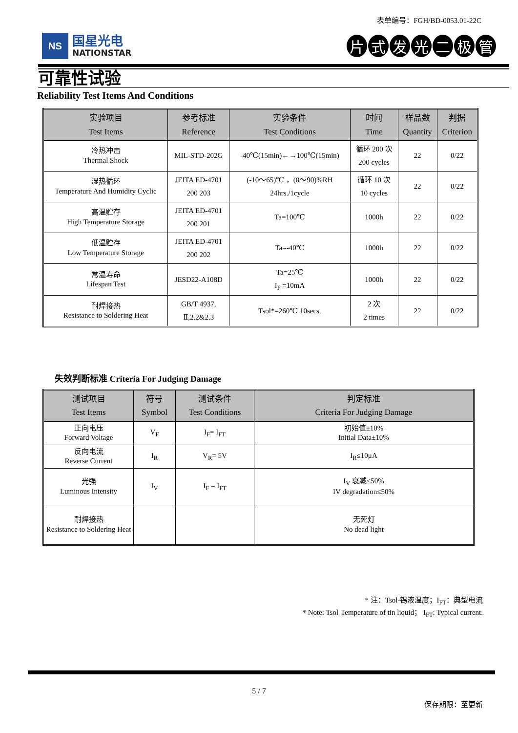表单编号：FGH/BD-0053.01-22C
NS
国星光电
NATIONSTAR
片式发光二极管
可靠性试验
Reliability Test Items And Conditions
| 实验项目 Test Items | 参考标准 Reference | 实验条件 Test Conditions | 时间 Time | 样品数 Quantity | 判据 Criterion |
| --- | --- | --- | --- | --- | --- |
| 冷热冲击 Thermal Shock | MIL-STD-202G | -40℃(15min)←→100℃(15min) | 循环 200 次 200 cycles | 22 | 0/22 |
| 湿热循环 Temperature And Humidity Cyclic | JEITA ED-4701 200 203 | (-10～65)℃ ，(0～90)%RH 24hrs./1cycle | 循环 10 次 10 cycles | 22 | 0/22 |
| 高温贮存 High Temperature Storage | JEITA ED-4701 200 201 | Ta=100℃ | 1000h | 22 | 0/22 |
| 低温贮存 Low Temperature Storage | JEITA ED-4701 200 202 | Ta=-40℃ | 1000h | 22 | 0/22 |
| 常温寿命 Lifespan Test | JESD22-A108D | Ta=25℃ I<sub>F</sub> =10mA | 1000h | 22 | 0/22 |
| 耐焊接热 Resistance to Soldering Heat | GB/T 4937, Ⅱ,2.2&2.3 | Tsol*=260℃ 10secs. | 2 次 2 times | 22 | 0/22 |
失效判断标准 Criteria For Judging Damage
| 测试项目 Test Items | 符号 Symbol | 测试条件 Test Conditions | 判定标准 Criteria For Judging Damage |
| --- | --- | --- | --- |
| 正向电压 Forward Voltage | V<sub>F</sub> | I<sub>F</sub>= I<sub>FT</sub> | 初始值±10% Initial Data±10% |
| 反向电流 Reverse Current | I<sub>R</sub> | V<sub>R</sub>= 5V | I<sub>R</sub>≤10μA |
| 光强 Luminous Intensity | I<sub>V</sub> | I<sub>F</sub> = I<sub>FT</sub> | I<sub>V</sub> 衰减≤50% IV degradation≤50% |
| 耐焊接热 Resistance to Soldering Heat | | | 无死灯 No dead light |
* 注：Tsol-锡液温度；I<sub>FT</sub>：典型电流
* Note: Tsol-Temperature of tin liquid； I<sub>FT</sub>: Typical current.
5 / 7
保存期限：至更新